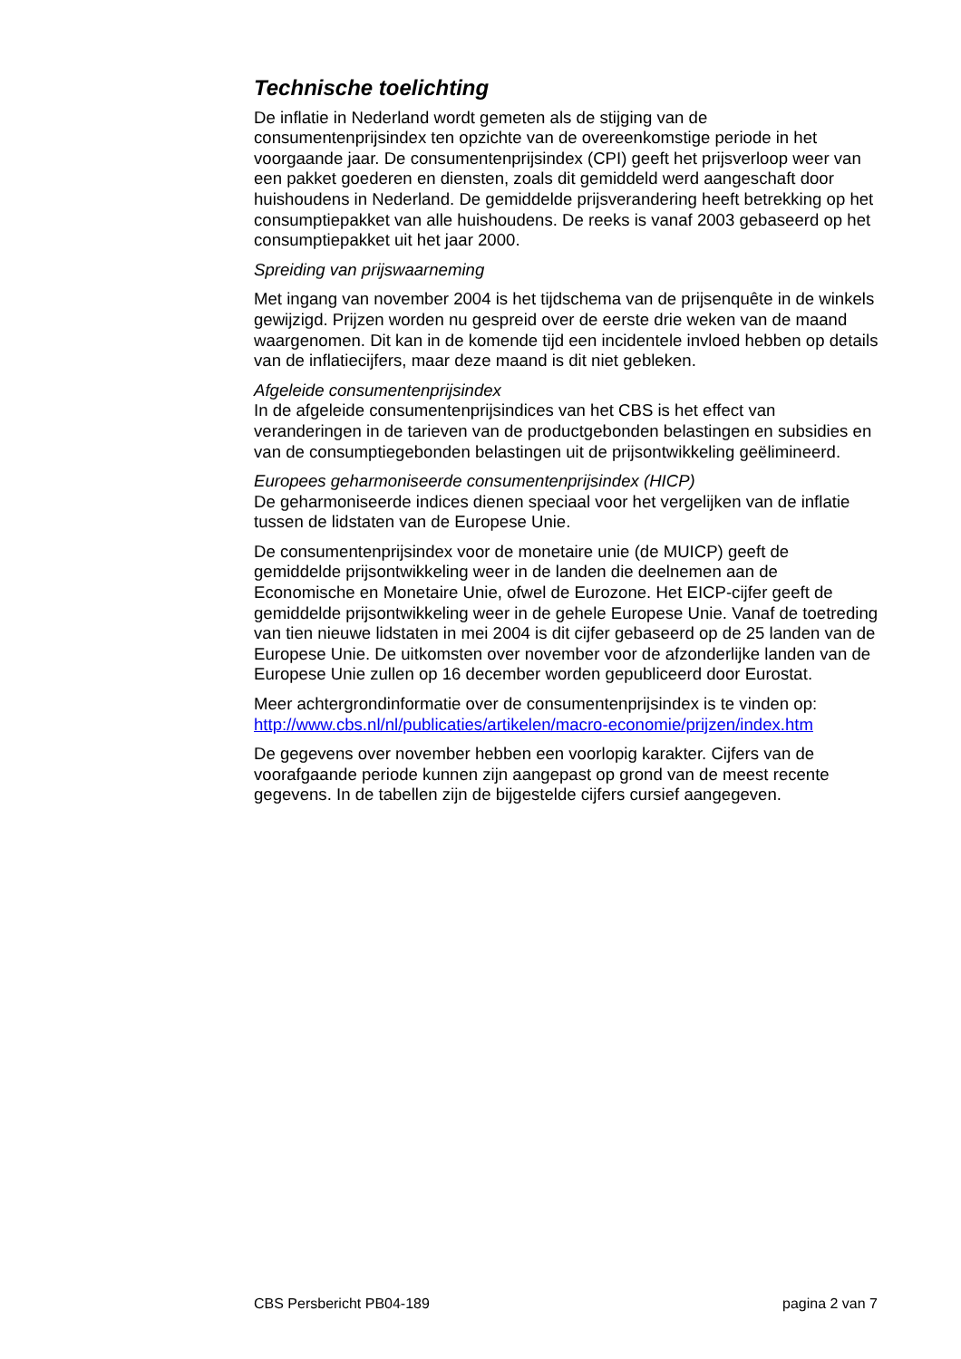Technische toelichting
De inflatie in Nederland wordt gemeten als de stijging van de consumentenprijsindex ten opzichte van de overeenkomstige periode in het voorgaande jaar. De consumentenprijsindex (CPI) geeft het prijsverloop weer van een pakket goederen en diensten, zoals dit gemiddeld werd aangeschaft door huishoudens in Nederland. De gemiddelde prijsverandering heeft betrekking op het consumptiepakket van alle huishoudens. De reeks is vanaf 2003 gebaseerd op het consumptiepakket uit het jaar 2000.
Spreiding van prijswaarneming
Met ingang van november 2004 is het tijdschema van de prijsenquête in de winkels gewijzigd. Prijzen worden nu gespreid over de eerste drie weken van de maand waargenomen. Dit kan in de komende tijd een incidentele invloed hebben op details van de inflatiecijfers, maar deze maand is dit niet gebleken.
Afgeleide consumentenprijsindex
In de afgeleide consumentenprijsindices van het CBS is het effect van veranderingen in de tarieven van de productgebonden belastingen en subsidies en van de consumptiegebonden belastingen uit de prijsontwikkeling geëlimineerd.
Europees geharmoniseerde consumentenprijsindex (HICP)
De geharmoniseerde indices dienen speciaal voor het vergelijken van de inflatie tussen de lidstaten van de Europese Unie.
De consumentenprijsindex voor de monetaire unie (de MUICP) geeft de gemiddelde prijsontwikkeling weer in de landen die deelnemen aan de Economische en Monetaire Unie, ofwel de Eurozone. Het EICP-cijfer geeft de gemiddelde prijsontwikkeling weer in de gehele Europese Unie. Vanaf de toetreding van tien nieuwe lidstaten in mei 2004 is dit cijfer gebaseerd op de 25 landen van de Europese Unie. De uitkomsten over november voor de afzonderlijke landen van de Europese Unie zullen op 16 december worden gepubliceerd door Eurostat.
Meer achtergrondinformatie over de consumentenprijsindex is te vinden op: http://www.cbs.nl/nl/publicaties/artikelen/macro-economie/prijzen/index.htm
De gegevens over november hebben een voorlopig karakter. Cijfers van de voorafgaande periode kunnen zijn aangepast op grond van de meest recente gegevens. In de tabellen zijn de bijgestelde cijfers cursief aangegeven.
CBS Persbericht PB04-189 pagina 2 van 7